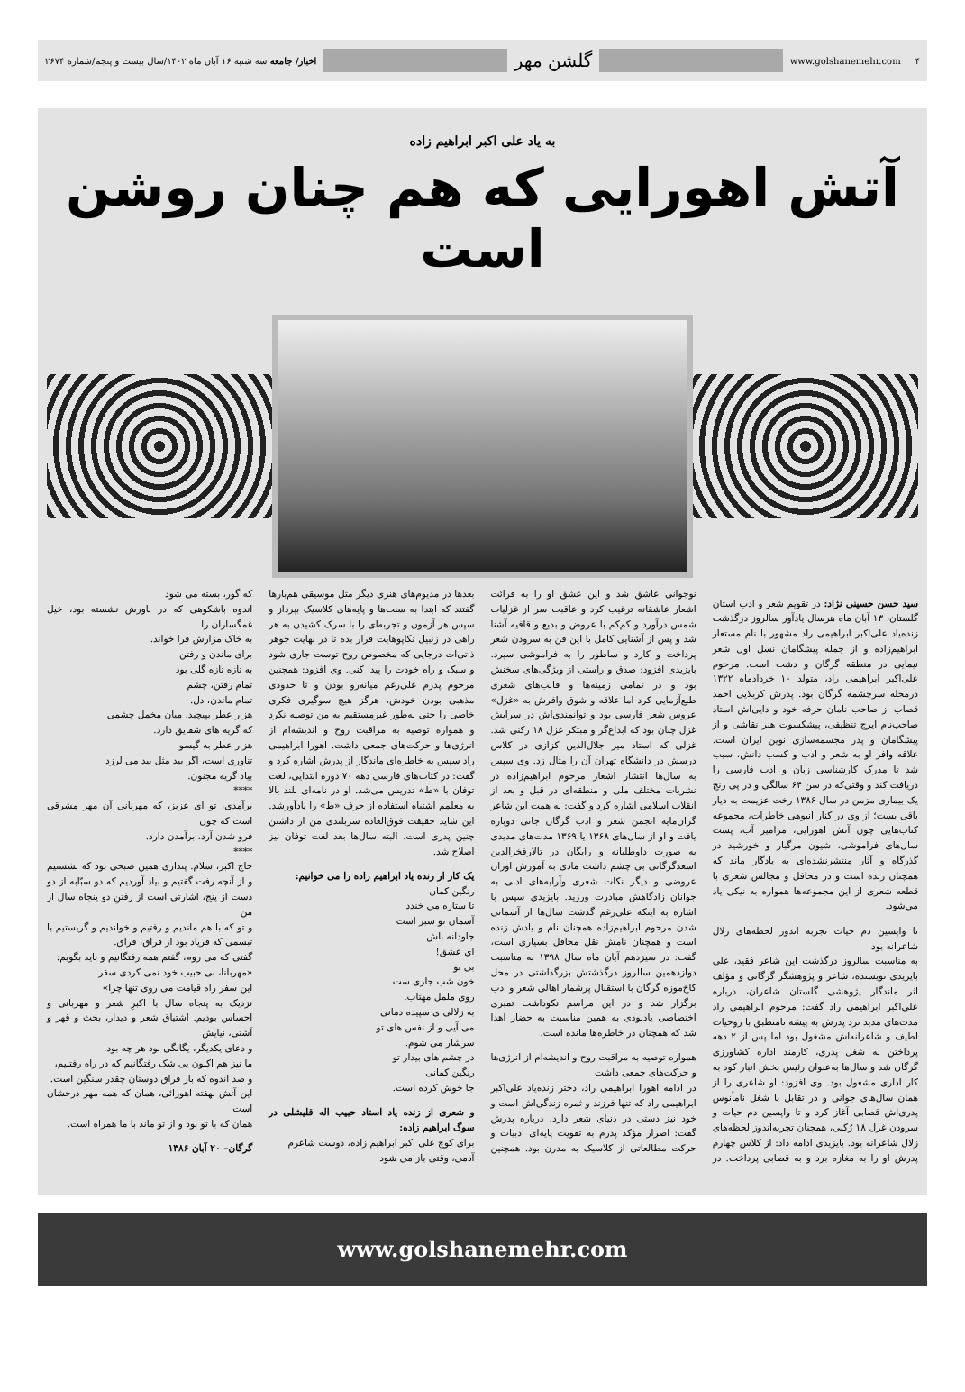۴ www.golshanemehr.com
گلشن مهر
اخبار/ جامعه سه شنبه ۱۶ آبان ماه ۱۴۰۲/سال بیست و پنجم/شماره ۲۶۷۴
به یاد علی اکبر ابراهیم زاده
آتش اهورایی که هم چنان روشن است
سید حسن حسینی نژاد: در تقویم شعر و ادب استان گلستان، ۱۳ آبان ماه هرسال یادآور سالروز درگذشت زنده‌یاد علی‌اکبر ابراهیمی راد مشهور با نام مستعار ابراهیم‌زاده و از جمله پیشگامان نسل اول شعر نیمایی در منطقه گرگان و دشت است. مرحوم علی‌اکبر ابراهیمی راد، متولد ۱۰ خردادماه ۱۳۲۲ درمحله سرچشمه گرگان بود. پدرش کربلایی احمد قصاب از صاحب نامان حرفه خود و دایی‌اش استاد صاحب‌نام ایرج تنظیفی، پیشکسوت هنر نقاشی و از پیشگامان و پدر مجسمه‌سازی نوین ایران است. علاقه وافر او به شعر و ادب و کسب دانش، سبب شد تا مدرک کارشناسی زبان و ادب فارسی را دریافت کند و وقتی‌که در سن ۶۴ سالگی و در پی رنج یک بیماری مزمن در سال ۱۳۸۶ رخت عزیمت به دیار باقی بست؛ از وی در کنار انبوهی خاطرات، مجموعه کتاب‌هایی چون آتش اهورایی، مزامیر آب، پست سال‌های فراموشی، شیون مرگبار و خورشید در گذرگاه و آثار منتشرنشده‌ای به یادگار ماند که همچنان زنده است و در محافل و مجالس شعری با قطعه شعری از این مجموعه‌ها همواره به نیکی یاد می‌شود.
تا واپسین دم حیات تجربه اندوز لحظه‌های زلال شاعرانه بود
به مناسبت سالروز درگذشت این شاعر فقید، علی بایزیدی نویسنده، شاعر و پژوهشگر گرگانی و مؤلف اثر ماندگار پژوهشی گلستان شاعران، درباره علی‌اکبر ابراهیمی راد گفت: مرحوم ابراهیمی راد مدت‌های مدید نزد پدرش به پیشه نامنطبق با روحیات لطیف و شاعرانه‌اش مشغول بود اما پس از ۲ دهه پرداختن به شغل پدری، کارمند اداره کشاورزی گرگان شد و سال‌ها به‌عنوان رئیس بخش انبار کود به کار اداری مشغول بود. وی افزود: او شاعری را از همان سال‌های جوانی و در تقابل با شغل نامأنوس پدری‌اش قصابی آغاز کرد و تا واپسین دم حیات و سرودن غزل ۱۸ رُکنی، همچنان تجربه‌اندوز لحظه‌های زلال شاعرانه بود. بایزیدی ادامه داد: از کلاس چهارم پدرش او را به مغازه برد و به قصابی پرداخت. در نوجوانی عاشق شد و این عشق او را به قرائت اشعار عاشقانه ترغیب کرد و عاقبت سر از غزلیات شمس درآورد و کم‌کم با عروض و بدیع و قافیه آشنا شد و پس از آشنایی کامل با این فن به سرودن شعر پرداخت و کارد و ساطور را به فراموشی سپرد. بایزیدی افزود: صدق و راستی از ویژگی‌های سخنش بود و در تمامی زمینه‌ها و قالب‌های شعری طبع‌آزمایی کرد اما علاقه و شوق وافرش به «غزل» عروس شعر فارسی بود و توانمندی‌اش در سرایش غزل چنان بود که ابداع‌گر و مبتکر غزل ۱۸ رکنی شد. غزلی که استاد میر جلال‌الدین کزازی در کلاس درسش در دانشگاه تهران آن را مثال زد. وی سپس به سال‌ها انتشار اشعار مرحوم ابراهیم‌زاده در نشریات مختلف ملی و منطقه‌ای در قبل و بعد از انقلاب اسلامی اشاره کرد و گفت: به همت این شاعر گران‌مایه انجمن شعر و ادب گرگان جانی دوباره یافت و او از سال‌های ۱۳۶۸ یا ۱۳۶۹ مدت‌های مدیدی به صورت داوطلبانه و رایگان در تالارفخرالدین اسعدگرگانی بی چشم داشت مادی به آموزش اوزان عروضی و دیگر نکات شعری وآرایه‌های ادبی به جوانان زادگاهش مبادرت ورزید. بایزیدی سپس با اشاره به اینکه علی‌رغم گذشت سال‌ها از آسمانی شدن مرحوم ابراهیم‌زاده همچنان نام و یادش زنده است و همچنان نامش نقل محافل بسیاری است، گفت: در سیزدهم آبان ماه سال ۱۳۹۸ به مناسبت دوازدهمین سالروز درگذشتش بزرگداشتی در محل کاخ‌موزه گرگان با استقبال پرشمار اهالی شعر و ادب برگزار شد و در این مراسم نکوداشت تمبری اختصاصی یادبودی به همین مناسبت به حضار اهدا شد که همچنان در خاطره‌ها مانده است.
همواره توصیه به مراقبت روح و اندیشه‌ام از انرژی‌ها و حرکت‌های جمعی داشت
در ادامه اهورا ابراهیمی راد، دختر زنده‌یاد علی‌اکبر ابراهیمی راد که تنها فرزند و ثمره زندگی‌اش است و خود نیز دستی در دنیای شعر دارد، درباره پدرش گفت: اصرار مؤکد پدرم به تقویت پایه‌ای ادبیات و حرکت مطالعاتی از کلاسیک به مدرن بود. همچنین بعدها در مدیوم‌های هنری دیگر مثل موسیقی هم‌بارها گفتند که ابتدا به سنت‌ها و پایه‌های کلاسیک بپرداز و سپس هر آزمون و تجربه‌ای را با سرک کشیدن به هر راهی در زنبیل تکاپوهایت قرار بده تا در نهایت جوهر ذاتی‌ات درجایی که مخصوص روح توست جاری شود و سبک و راه خودت را پیدا کنی. وی افزود: همچنین مرحوم پدرم علی‌رغم میانه‌رو بودن و تا حدودی مذهبی بودن خودش، هرگز هیچ سوگیری فکری خاصی را حتی به‌طور غیرمستقیم به من توصیه نکرد و همواره توصیه به مراقبت روح و اندیشه‌ام از انرژی‌ها و حرکت‌های جمعی داشت. اهورا ابراهیمی راد سپس به خاطره‌ای ماندگار از پدرش اشاره کرد و گفت: در کتاب‌های فارسی دهه ۷۰ دوره ابتدایی، لغت توفان با «ط» تدریس می‌شد. او در نامه‌ای بلند بالا به معلمم اشتباه استفاده از حرف «ط» را یادآورشد. این شاید حقیقت فوق‌العاده سربلندی من از داشتن چنین پدری است. البته سال‌ها بعد لغت توفان نیز اصلاح شد.
یک کار از زنده یاد ابراهیم زاده را می خوانیم:
رنگین کمان
تا ستاره می خندد
آسمان تو سبز است
جاودانه باش
ای عشق!
بی تو
خون شب جاری ست
روی ململ مهتاب.
به زلالی ی سپیده دمانی
می آیی و از نفس های تو
سرشار می شوم.
در چشم های بیدار تو
رنگین کمانی
جا خوش کرده است.
و شعری از زنده یاد استاد حبیب اله قلیشلی در سوگ ابراهیم زاده:
برای کوچ علی اکبر ابراهیم زاده، دوست شاعرم
آدمی، وقتی باز می شود
که گور، بسته می شود
اندوه باشکوهی که در باورش نشسته بود، خیل غمگساران را
به خاک مزارش فرا خواند.
برای ماندن و رفتن
به تازه تازه گلی بود
تمام رفتن، چشم
تمام ماندن، دل.
هزار عطر بپیچید، میان مخمل چشمی
که گریه های شقایق دارد.
هزار عطر به گیسو
تناوری است، اگر بید مثل بید می لرزد
بیاد گریه مجنون.
****
برآمدی، تو ای عزیز، که مهربانی آن مهر مشرقی است که چون
فرو شدن آرد، برآمدن دارد.
****
حاج اکبر، سلام. پنداری همین صبحی بود که نشستیم و از آنچه رفت گفتیم و بیاد آوردیم که دو سبّابه از دو دست از پنج، اشارتی است از رفتنِ دو پنجاه سال از من
و تو که با هم ماندیم و رفتیم و خواندیم و گریستیم با تبسمی که فریاد بود از فراق، فراق.
گفتی که می روم، گفتم همه رفتگانیم و باید بگویم:
«مهربانا، بی حبیب خود نمی کردی سفر
این سفر راه قیامت می روی تنها چرا»
نزدیک به پنجاه سال با اکبرِ شعر و مهربانی و احساس بودیم. اشتیاق شعر و دیدار، بحث و قهر و آشتی، نیایش
و دعای یکدیگر، یگانگی بود هر چه بود.
ما نیز هم اکنون بی شک رفتگانیم که در راه رفتنیم،
و صد اندوه که بار فراق دوستان چقدر سنگین است.
این آتش نهفته اهورائی، همان که همه مهر درخشان است
همان که با تو بود و از تو ماند با ما همراه است.
گرگان– ۲۰ آبان ۱۳۸۶
www.golshanemehr.com